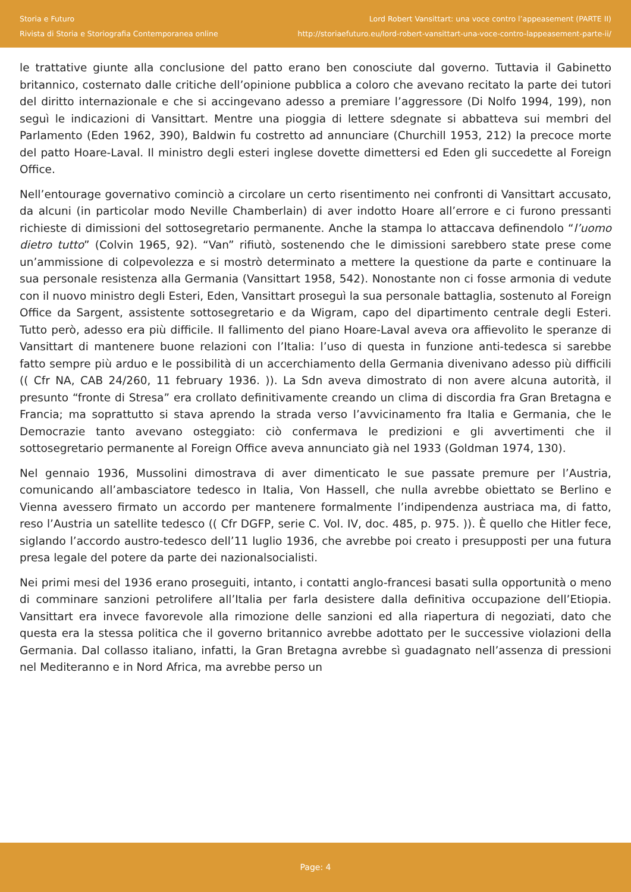Storia e Futuro
Rivista di Storia e Storiografia Contemporanea online
Lord Robert Vansittart: una voce contro l’appeasement (PARTE II)
http://storiaefuturo.eu/lord-robert-vansittart-una-voce-contro-lappeasement-parte-ii/
le trattative giunte alla conclusione del patto erano ben conosciute dal governo. Tuttavia il Gabinetto britannico, costernato dalle critiche dell’opinione pubblica a coloro che avevano recitato la parte dei tutori del diritto internazionale e che si accingevano adesso a premiare l’aggressore (Di Nolfo 1994, 199), non seguì le indicazioni di Vansittart. Mentre una pioggia di lettere sdegnate si abbatteva sui membri del Parlamento (Eden 1962, 390), Baldwin fu costretto ad annunciare (Churchill 1953, 212) la precoce morte del patto Hoare-Laval. Il ministro degli esteri inglese dovette dimettersi ed Eden gli succedette al Foreign Office.
Nell’entourage governativo cominciò a circolare un certo risentimento nei confronti di Vansittart accusato, da alcuni (in particolar modo Neville Chamberlain) di aver indotto Hoare all’errore e ci furono pressanti richieste di dimissioni del sottosegretario permanente. Anche la stampa lo attaccava definendolo “l’uomo dietro tutto” (Colvin 1965, 92). “Van” rifiutò, sostenendo che le dimissioni sarebbero state prese come un’ammissione di colpevolezza e si mostrò determinato a mettere la questione da parte e continuare la sua personale resistenza alla Germania (Vansittart 1958, 542). Nonostante non ci fosse armonia di vedute con il nuovo ministro degli Esteri, Eden, Vansittart proseguì la sua personale battaglia, sostenuto al Foreign Office da Sargent, assistente sottosegretario e da Wigram, capo del dipartimento centrale degli Esteri. Tutto però, adesso era più difficile. Il fallimento del piano Hoare-Laval aveva ora affievolito le speranze di Vansittart di mantenere buone relazioni con l’Italia: l’uso di questa in funzione anti-tedesca si sarebbe fatto sempre più arduo e le possibilità di un accerchiamento della Germania divenivano adesso più difficili (( Cfr NA, CAB 24/260, 11 february 1936. )). La Sdn aveva dimostrato di non avere alcuna autorità, il presunto “fronte di Stresa” era crollato definitivamente creando un clima di discordia fra Gran Bretagna e Francia; ma soprattutto si stava aprendo la strada verso l’avvicinamento fra Italia e Germania, che le Democrazie tanto avevano osteggiato: ciò confermava le predizioni e gli avvertimenti che il sottosegretario permanente al Foreign Office aveva annunciato già nel 1933 (Goldman 1974, 130).
Nel gennaio 1936, Mussolini dimostrava di aver dimenticato le sue passate premure per l’Austria, comunicando all’ambasciatore tedesco in Italia, Von Hassell, che nulla avrebbe obiettato se Berlino e Vienna avessero firmato un accordo per mantenere formalmente l’indipendenza austriaca ma, di fatto, reso l’Austria un satellite tedesco (( Cfr DGFP, serie C. Vol. IV, doc. 485, p. 975. )). È quello che Hitler fece, siglando l’accordo austro-tedesco dell’11 luglio 1936, che avrebbe poi creato i presupposti per una futura presa legale del potere da parte dei nazionalsocialisti.
Nei primi mesi del 1936 erano proseguiti, intanto, i contatti anglo-francesi basati sulla opportunità o meno di comminare sanzioni petrolifere all’Italia per farla desistere dalla definitiva occupazione dell’Etiopia. Vansittart era invece favorevole alla rimozione delle sanzioni ed alla riapertura di negoziati, dato che questa era la stessa politica che il governo britannico avrebbe adottato per le successive violazioni della Germania. Dal collasso italiano, infatti, la Gran Bretagna avrebbe sì guadagnato nell’assenza di pressioni nel Mediteranno e in Nord Africa, ma avrebbe perso un
Page: 4